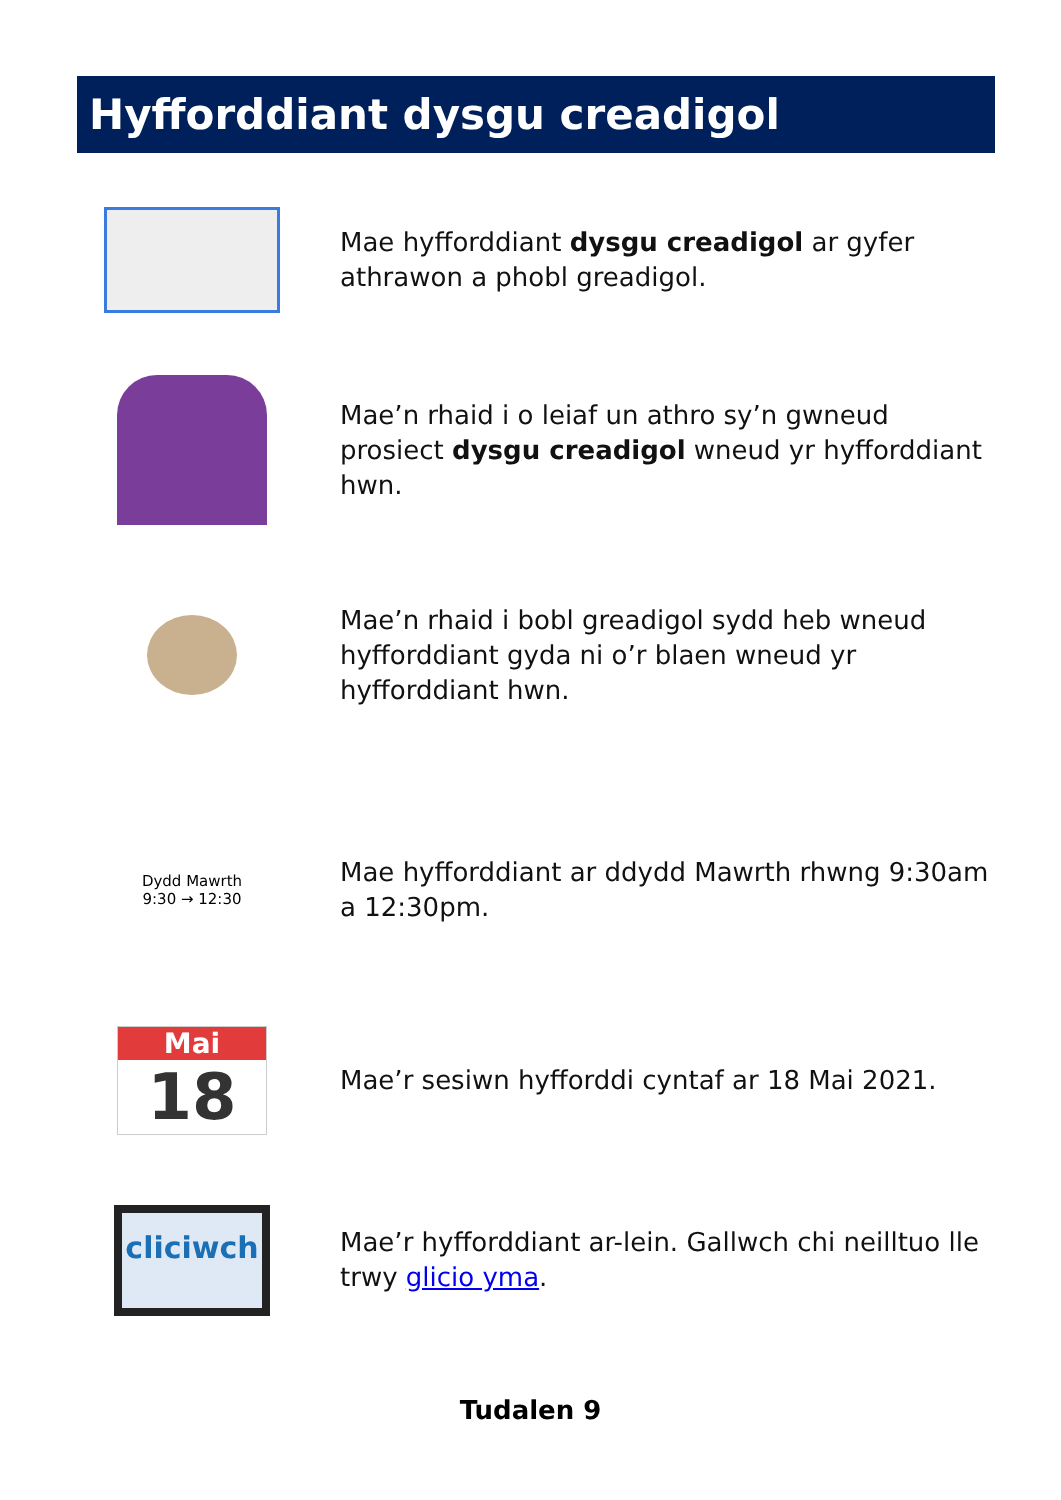Hyfforddiant dysgu creadigol
Mae hyfforddiant dysgu creadigol ar gyfer athrawon a phobl greadigol.
Mae’n rhaid i o leiaf un athro sy’n gwneud prosiect dysgu creadigol wneud yr hyfforddiant hwn.
Mae’n rhaid i bobl greadigol sydd heb wneud hyfforddiant gyda ni o’r blaen wneud yr hyfforddiant hwn.
Dydd Mawrth
9:30 → 12:30
Mae hyfforddiant ar ddydd Mawrth rhwng 9:30am a 12:30pm.
Mai
18
Mae’r sesiwn hyfforddi cyntaf ar 18 Mai 2021.
cliciwch
Mae’r hyfforddiant ar-lein. Gallwch chi neilltuo lle trwy glicio yma.
Tudalen 9